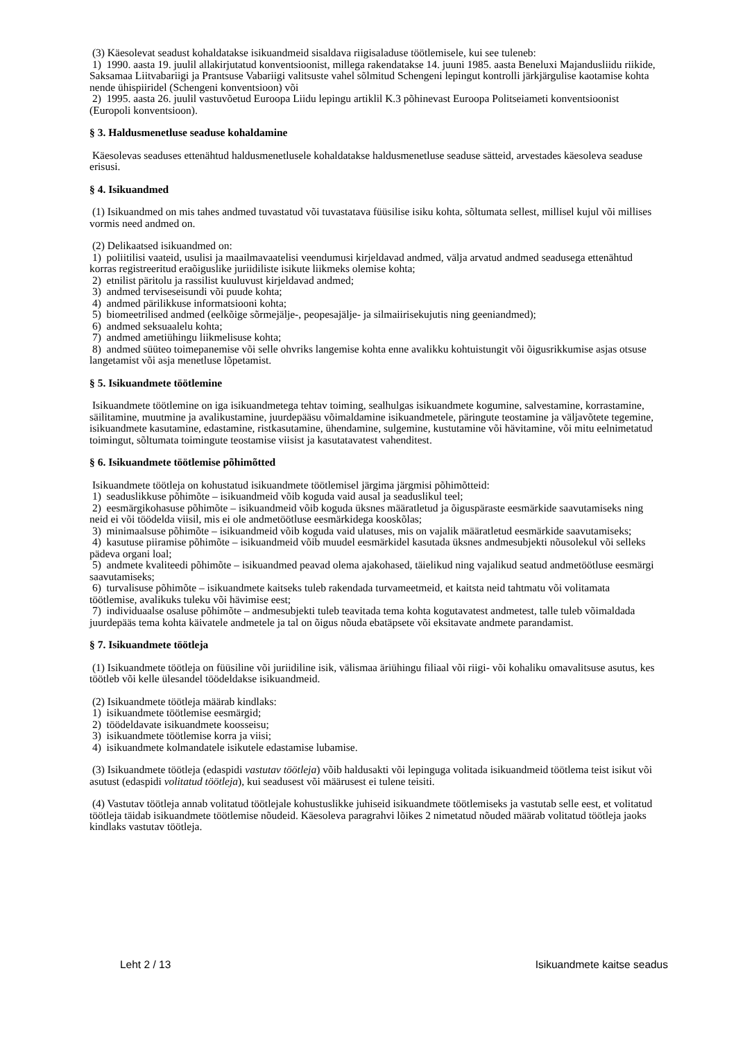(3) Käesolevat seadust kohaldatakse isikuandmeid sisaldava riigisaladuse töötlemisele, kui see tuleneb:
1) 1990. aasta 19. juulil allakirjutatud konventsioonist, millega rakendatakse 14. juuni 1985. aasta Beneluxi Majandusliidu riikide, Saksamaa Liitvabariigi ja Prantsuse Vabariigi valitsuste vahel sõlmitud Schengeni lepingut kontrolli järkjärgulise kaotamise kohta nende ühispiiridel (Schengeni konventsioon) või
2) 1995. aasta 26. juulil vastuvõetud Euroopa Liidu lepingu artiklil K.3 põhinevast Euroopa Politseiameti konventsioonist (Europoli konventsioon).
§ 3. Haldusmenetluse seaduse kohaldamine
Käesolevas seaduses ettenähtud haldusmenetlusele kohaldatakse haldusmenetluse seaduse sätteid, arvestades käesoleva seaduse erisusi.
§ 4. Isikuandmed
(1) Isikuandmed on mis tahes andmed tuvastatud või tuvastatava füüsilise isiku kohta, sõltumata sellest, millisel kujul või millises vormis need andmed on.
(2) Delikaatsed isikuandmed on:
1) poliitilisi vaateid, usulisi ja maailmavaatelisi veendumusi kirjeldavad andmed, välja arvatud andmed seadusega ettenähtud korras registreeritud eraõiguslike juriidiliste isikute liikmeks olemise kohta;
2) etnilist päritolu ja rassilist kuuluvust kirjeldavad andmed;
3) andmed terviseseisundi või puude kohta;
4) andmed pärilikkuse informatsiooni kohta;
5) biomeetrilised andmed (eelkõige sõrmejälje-, peopesajälje- ja silmaiirisekujutis ning geeniandmed);
6) andmed seksuaalelu kohta;
7) andmed ametiühingu liikmelisuse kohta;
8) andmed süüteo toimepanemise või selle ohvriks langemise kohta enne avalikku kohtuistungit või õigusrikkumise asjas otsuse langetamist või asja menetluse lõpetamist.
§ 5. Isikuandmete töötlemine
Isikuandmete töötlemine on iga isikuandmetega tehtav toiming, sealhulgas isikuandmete kogumine, salvestamine, korrastamine, säilitamine, muutmine ja avalikustamine, juurdepääsu võimaldamine isikuandmetele, päringute teostamine ja väljavõtete tegemine, isikuandmete kasutamine, edastamine, ristkasutamine, ühendamine, sulgemine, kustutamine või hävitamine, või mitu eelnimetatud toimingut, sõltumata toimingute teostamise viisist ja kasutatavatest vahenditest.
§ 6. Isikuandmete töötlemise põhimõtted
Isikuandmete töötleja on kohustatud isikuandmete töötlemisel järgima järgmisi põhimõtteid:
1) seaduslikkuse põhimõte – isikuandmeid võib koguda vaid ausal ja seaduslikul teel;
2) eesmärgikohasuse põhimõte – isikuandmeid võib koguda üksnes määratletud ja õiguspäraste eesmärkide saavutamiseks ning neid ei või töödelda viisil, mis ei ole andmetöötluse eesmärkidega kooskõlas;
3) minimaalsuse põhimõte – isikuandmeid võib koguda vaid ulatuses, mis on vajalik määratletud eesmärkide saavutamiseks;
4) kasutuse piiramise põhimõte – isikuandmeid võib muudel eesmärkidel kasutada üksnes andmesubjekti nõusolekul või selleks pädeva organi loal;
5) andmete kvaliteedi põhimõte – isikuandmed peavad olema ajakohased, täielikud ning vajalikud seatud andmetöötluse eesmärgi saavutamiseks;
6) turvalisuse põhimõte – isikuandmete kaitseks tuleb rakendada turvameetmeid, et kaitsta neid tahtmatu või volitamata töötlemise, avalikuks tuleku või hävimise eest;
7) individuaalse osaluse põhimõte – andmesubjekti tuleb teavitada tema kohta kogutavatest andmetest, talle tuleb võimaldada juurdepääs tema kohta käivatele andmetele ja tal on õigus nõuda ebatäpsete või eksitavate andmete parandamist.
§ 7. Isikuandmete töötleja
(1) Isikuandmete töötleja on füüsiline või juriidiline isik, välismaa äriühingu filiaal või riigi- või kohaliku omavalitsuse asutus, kes töötleb või kelle ülesandel töödeldakse isikuandmeid.
(2) Isikuandmete töötleja määrab kindlaks:
1) isikuandmete töötlemise eesmärgid;
2) töödeldavate isikuandmete koosseisu;
3) isikuandmete töötlemise korra ja viisi;
4) isikuandmete kolmandatele isikutele edastamise lubamise.
(3) Isikuandmete töötleja (edaspidi vastutav töötleja) võib haldusakti või lepinguga volitada isikuandmeid töötlema teist isikut või asutust (edaspidi volitatud töötleja), kui seadusest või määrusest ei tulene teisiti.
(4) Vastutav töötleja annab volitatud töötlejale kohustuslikke juhiseid isikuandmete töötlemiseks ja vastutab selle eest, et volitatud töötleja täidab isikuandmete töötlemise nõudeid. Käesoleva paragrahvi lõikes 2 nimetatud nõuded määrab volitatud töötleja jaoks kindlaks vastutav töötleja.
Leht 2 / 13 Isikuandmete kaitse seadus